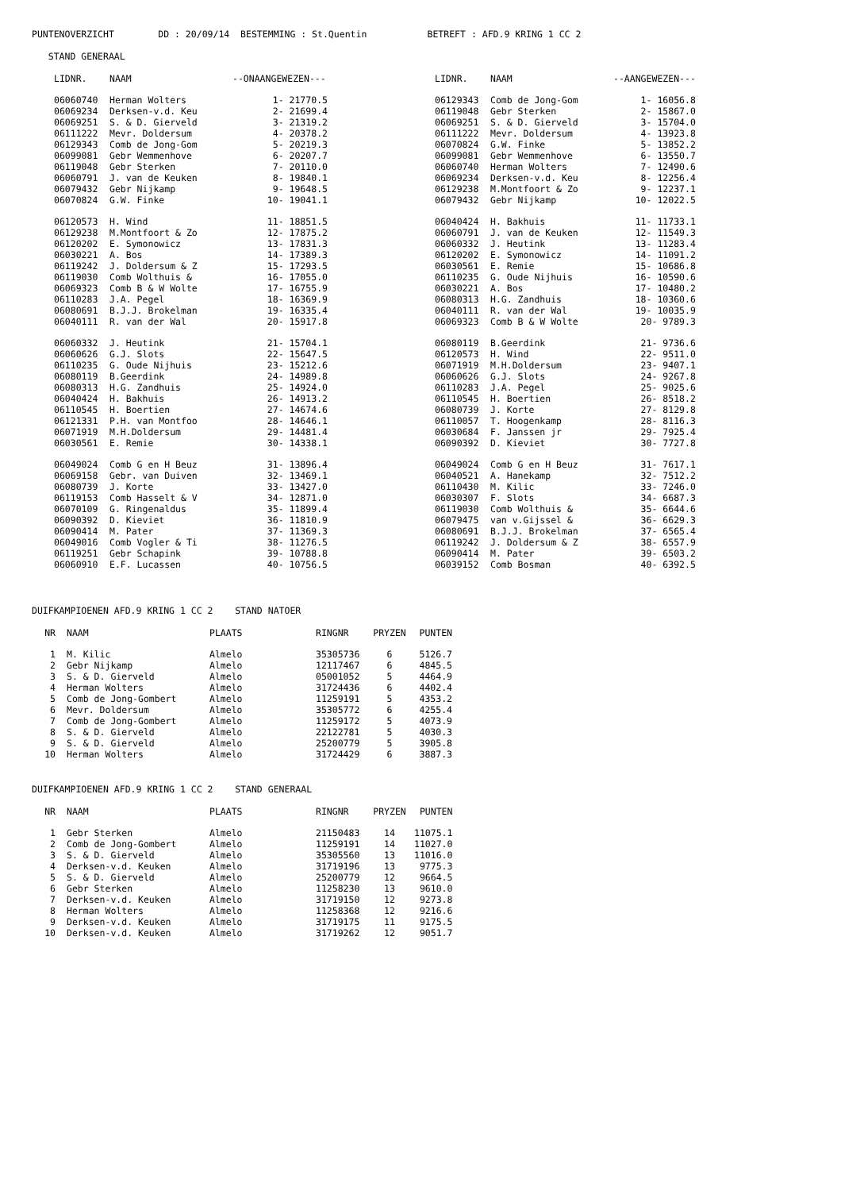PUNTENOVERZICHT DD : 20/09/14 BESTEMMING : St.Quentin BETREFT : AFD.9 KRING 1 CC 2
STAND GENERAAL
| | LIDNR. | NAAM | --ONAANGEWEZEN--- | | LIDNR. | NAAM | --AANGEWEZEN--- |
| --- | --- | --- | --- | --- | --- | --- | --- |
| | 06060740 | Herman Wolters | 1- 21770.5 | | 06129343 | Comb de Jong-Gom | 1- 16056.8 |
| | 06069234 | Derksen-v.d. Keu | 2- 21699.4 | | 06119048 | Gebr Sterken | 2- 15867.0 |
| | 06069251 | S. & D. Gierveld | 3- 21319.2 | | 06069251 | S. & D. Gierveld | 3- 15704.0 |
| | 06111222 | Mevr. Doldersum | 4- 20378.2 | | 06111222 | Mevr. Doldersum | 4- 13923.8 |
| | 06129343 | Comb de Jong-Gom | 5- 20219.3 | | 06070824 | G.W. Finke | 5- 13852.2 |
| | 06099081 | Gebr Wemmenhove | 6- 20207.7 | | 06099081 | Gebr Wemmenhove | 6- 13550.7 |
| | 06119048 | Gebr Sterken | 7- 20110.0 | | 06060740 | Herman Wolters | 7- 12490.6 |
| | 06060791 | J. van de Keuken | 8- 19840.1 | | 06069234 | Derksen-v.d. Keu | 8- 12256.4 |
| | 06079432 | Gebr Nijkamp | 9- 19648.5 | | 06129238 | M.Montfoort & Zo | 9- 12237.1 |
| | 06070824 | G.W. Finke | 10- 19041.1 | | 06079432 | Gebr Nijkamp | 10- 12022.5 |
| | 06120573 | H. Wind | 11- 18851.5 | | 06040424 | H. Bakhuis | 11- 11733.1 |
| | 06129238 | M.Montfoort & Zo | 12- 17875.2 | | 06060791 | J. van de Keuken | 12- 11549.3 |
| | 06120202 | E. Symonowicz | 13- 17831.3 | | 06060332 | J. Heutink | 13- 11283.4 |
| | 06030221 | A. Bos | 14- 17389.3 | | 06120202 | E. Symonowicz | 14- 11091.2 |
| | 06119242 | J. Doldersum & Z | 15- 17293.5 | | 06030561 | E. Remie | 15- 10686.8 |
| | 06119030 | Comb Wolthuis & | 16- 17055.0 | | 06110235 | G. Oude Nijhuis | 16- 10590.6 |
| | 06069323 | Comb B & W Wolte | 17- 16755.9 | | 06030221 | A. Bos | 17- 10480.2 |
| | 06110283 | J.A. Pegel | 18- 16369.9 | | 06080313 | H.G. Zandhuis | 18- 10360.6 |
| | 06080691 | B.J.J. Brokelman | 19- 16335.4 | | 06040111 | R. van der Wal | 19- 10035.9 |
| | 06040111 | R. van der Wal | 20- 15917.8 | | 06069323 | Comb B & W Wolte | 20- 9789.3 |
| | 06060332 | J. Heutink | 21- 15704.1 | | 06080119 | B.Geerdink | 21- 9736.6 |
| | 06060626 | G.J. Slots | 22- 15647.5 | | 06120573 | H. Wind | 22- 9511.0 |
| | 06110235 | G. Oude Nijhuis | 23- 15212.6 | | 06071919 | M.H.Doldersum | 23- 9407.1 |
| | 06080119 | B.Geerdink | 24- 14989.8 | | 06060626 | G.J. Slots | 24- 9267.8 |
| | 06080313 | H.G. Zandhuis | 25- 14924.0 | | 06110283 | J.A. Pegel | 25- 9025.6 |
| | 06040424 | H. Bakhuis | 26- 14913.2 | | 06110545 | H. Boertien | 26- 8518.2 |
| | 06110545 | H. Boertien | 27- 14674.6 | | 06080739 | J. Korte | 27- 8129.8 |
| | 06121331 | P.H. van Montfoo | 28- 14646.1 | | 06110057 | T. Hoogenkamp | 28- 8116.3 |
| | 06071919 | M.H.Doldersum | 29- 14481.4 | | 06030684 | F. Janssen jr | 29- 7925.4 |
| | 06030561 | E. Remie | 30- 14338.1 | | 06090392 | D. Kieviet | 30- 7727.8 |
| | 06049024 | Comb G en H Beuz | 31- 13896.4 | | 06049024 | Comb G en H Beuz | 31- 7617.1 |
| | 06069158 | Gebr. van Duiven | 32- 13469.1 | | 06040521 | A. Hanekamp | 32- 7512.2 |
| | 06080739 | J. Korte | 33- 13427.0 | | 06110430 | M. Kilic | 33- 7246.0 |
| | 06119153 | Comb Hasselt & V | 34- 12871.0 | | 06030307 | F. Slots | 34- 6687.3 |
| | 06070109 | G. Ringenaldus | 35- 11899.4 | | 06119030 | Comb Wolthuis & | 35- 6644.6 |
| | 06090392 | D. Kieviet | 36- 11810.9 | | 06079475 | van v.Gijssel & | 36- 6629.3 |
| | 06090414 | M. Pater | 37- 11369.3 | | 06080691 | B.J.J. Brokelman | 37- 6565.4 |
| | 06049016 | Comb Vogler & Ti | 38- 11276.5 | | 06119242 | J. Doldersum & Z | 38- 6557.9 |
| | 06119251 | Gebr Schapink | 39- 10788.8 | | 06090414 | M. Pater | 39- 6503.2 |
| | 06060910 | E.F. Lucassen | 40- 10756.5 | | 06039152 | Comb Bosman | 40- 6392.5 |
DUIFKAMPIOENEN AFD.9 KRING 1 CC 2 STAND NATOER
| NR | NAAM | PLAATS | RINGNR | PRYZEN | PUNTEN |
| --- | --- | --- | --- | --- | --- |
| 1 | M. Kilic | Almelo | 35305736 | 6 | 5126.7 |
| 2 | Gebr Nijkamp | Almelo | 12117467 | 6 | 4845.5 |
| 3 | S. & D. Gierveld | Almelo | 05001052 | 5 | 4464.9 |
| 4 | Herman Wolters | Almelo | 31724436 | 6 | 4402.4 |
| 5 | Comb de Jong-Gombert | Almelo | 11259191 | 5 | 4353.2 |
| 6 | Mevr. Doldersum | Almelo | 35305772 | 6 | 4255.4 |
| 7 | Comb de Jong-Gombert | Almelo | 11259172 | 5 | 4073.9 |
| 8 | S. & D. Gierveld | Almelo | 22122781 | 5 | 4030.3 |
| 9 | S. & D. Gierveld | Almelo | 25200779 | 5 | 3905.8 |
| 10 | Herman Wolters | Almelo | 31724429 | 6 | 3887.3 |
DUIFKAMPIOENEN AFD.9 KRING 1 CC 2 STAND GENERAAL
| NR | NAAM | PLAATS | RINGNR | PRYZEN | PUNTEN |
| --- | --- | --- | --- | --- | --- |
| 1 | Gebr Sterken | Almelo | 21150483 | 14 | 11075.1 |
| 2 | Comb de Jong-Gombert | Almelo | 11259191 | 14 | 11027.0 |
| 3 | S. & D. Gierveld | Almelo | 35305560 | 13 | 11016.0 |
| 4 | Derksen-v.d. Keuken | Almelo | 31719196 | 13 | 9775.3 |
| 5 | S. & D. Gierveld | Almelo | 25200779 | 12 | 9664.5 |
| 6 | Gebr Sterken | Almelo | 11258230 | 13 | 9610.0 |
| 7 | Derksen-v.d. Keuken | Almelo | 31719150 | 12 | 9273.8 |
| 8 | Herman Wolters | Almelo | 11258368 | 12 | 9216.6 |
| 9 | Derksen-v.d. Keuken | Almelo | 31719175 | 11 | 9175.5 |
| 10 | Derksen-v.d. Keuken | Almelo | 31719262 | 12 | 9051.7 |